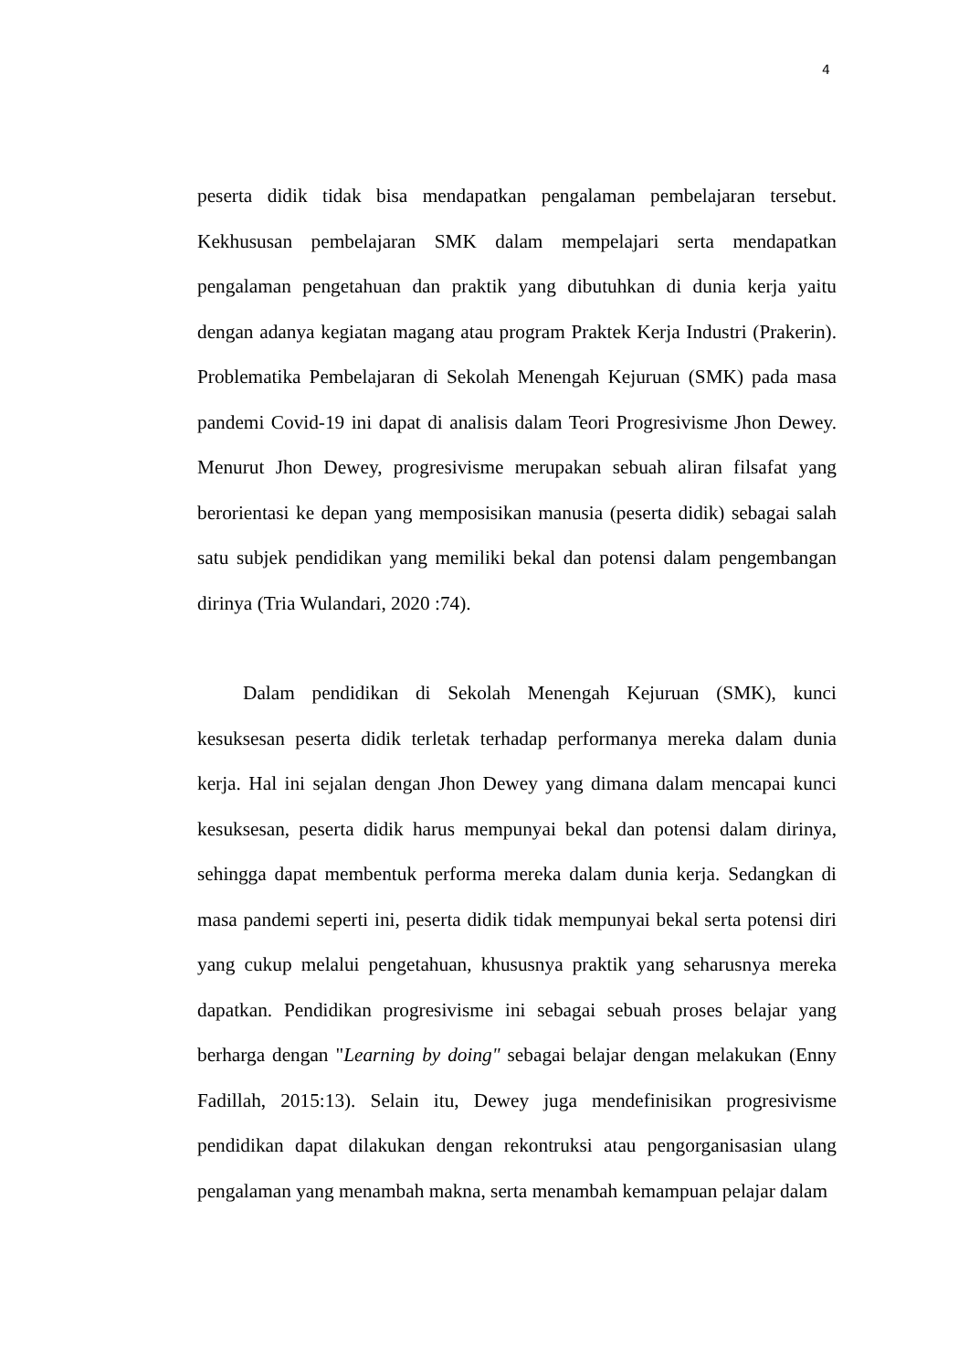4
peserta didik tidak bisa mendapatkan pengalaman pembelajaran tersebut. Kekhususan pembelajaran SMK dalam mempelajari serta mendapatkan pengalaman pengetahuan dan praktik yang dibutuhkan di dunia kerja yaitu dengan adanya kegiatan magang atau program Praktek Kerja Industri (Prakerin). Problematika Pembelajaran di Sekolah Menengah Kejuruan (SMK) pada masa pandemi Covid-19 ini dapat di analisis dalam Teori Progresivisme Jhon Dewey. Menurut Jhon Dewey, progresivisme merupakan sebuah aliran filsafat yang berorientasi ke depan yang memposisikan manusia (peserta didik) sebagai salah satu subjek pendidikan yang memiliki bekal dan potensi dalam pengembangan dirinya (Tria Wulandari, 2020 :74).
Dalam pendidikan di Sekolah Menengah Kejuruan (SMK), kunci kesuksesan peserta didik terletak terhadap performanya mereka dalam dunia kerja. Hal ini sejalan dengan Jhon Dewey yang dimana dalam mencapai kunci kesuksesan, peserta didik harus mempunyai bekal dan potensi dalam dirinya, sehingga dapat membentuk performa mereka dalam dunia kerja. Sedangkan di masa pandemi seperti ini, peserta didik tidak mempunyai bekal serta potensi diri yang cukup melalui pengetahuan, khususnya praktik yang seharusnya mereka dapatkan. Pendidikan progresivisme ini sebagai sebuah proses belajar yang berharga dengan "Learning by doing" sebagai belajar dengan melakukan (Enny Fadillah, 2015:13). Selain itu, Dewey juga mendefinisikan progresivisme pendidikan dapat dilakukan dengan rekontruksi atau pengorganisasian ulang pengalaman yang menambah makna, serta menambah kemampuan pelajar dalam